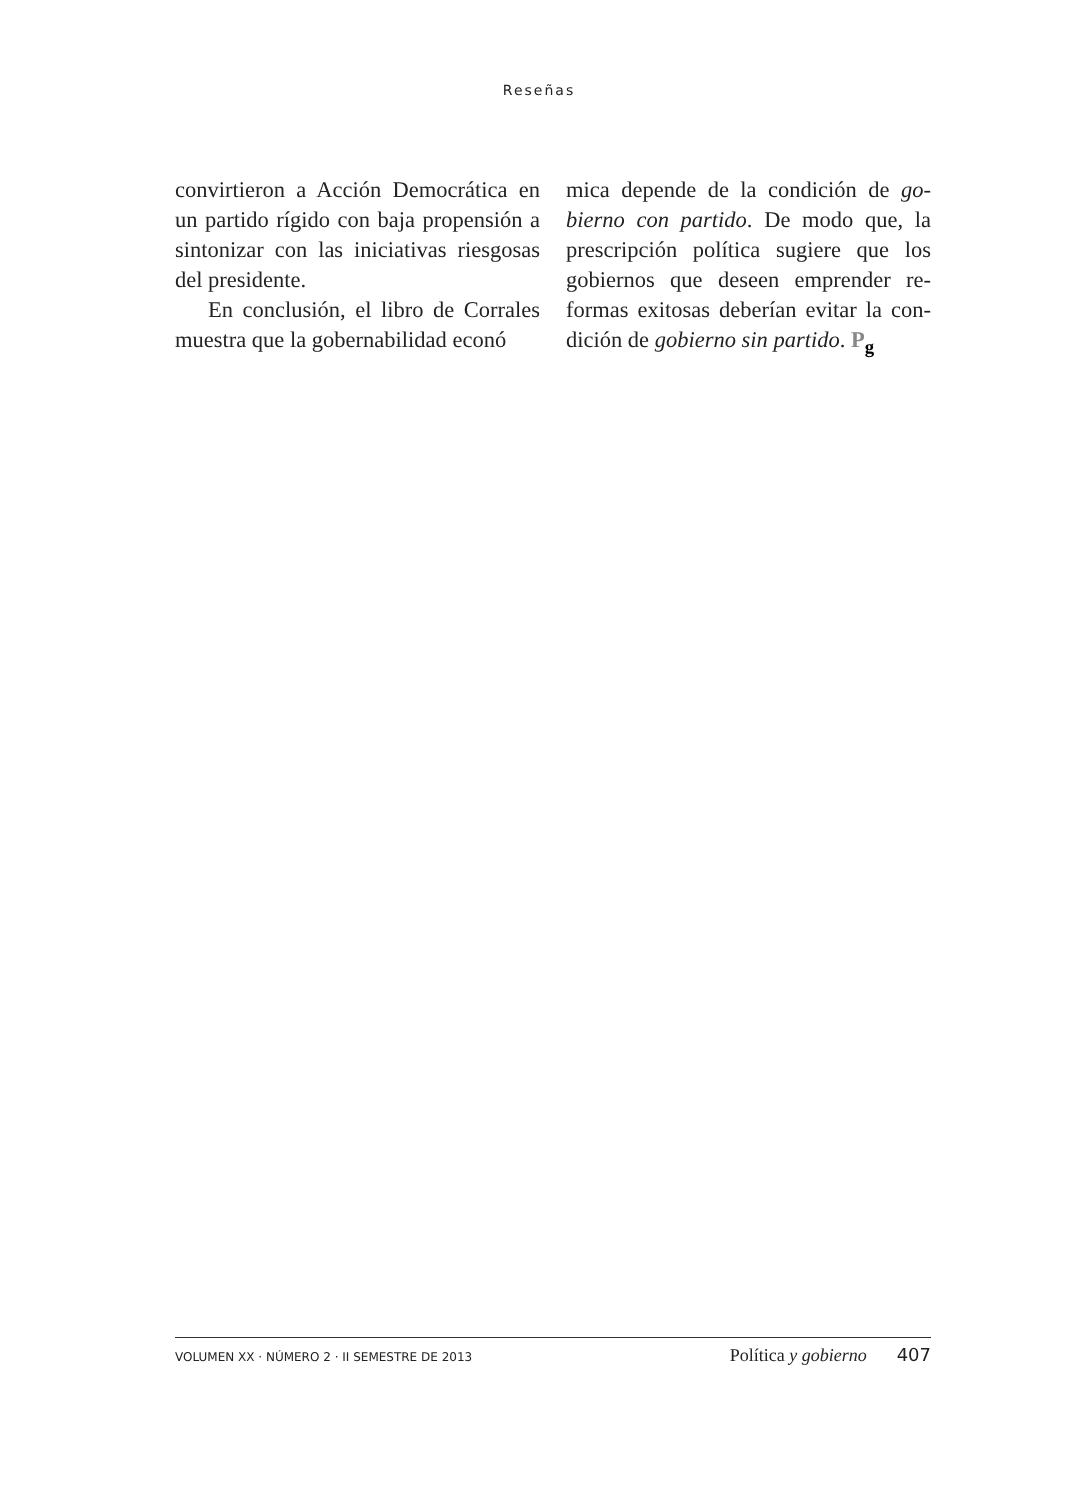Reseñas
convirtieron a Acción Democrática en un partido rígido con baja propensión a sintonizar con las iniciativas riesgo­sas del presidente.
En conclusión, el libro de Corrales muestra que la gobernabilidad econó­
mica depende de la condición de go­bierno con partido. De modo que, la prescripción política sugiere que los gobiernos que deseen emprender re­formas exitosas deberían evitar la con­dición de gobierno sin partido. P<sub>g</sub>
VOLUMEN XX · NÚMERO 2 · II SEMESTRE DE 2013 Política y gobierno 407